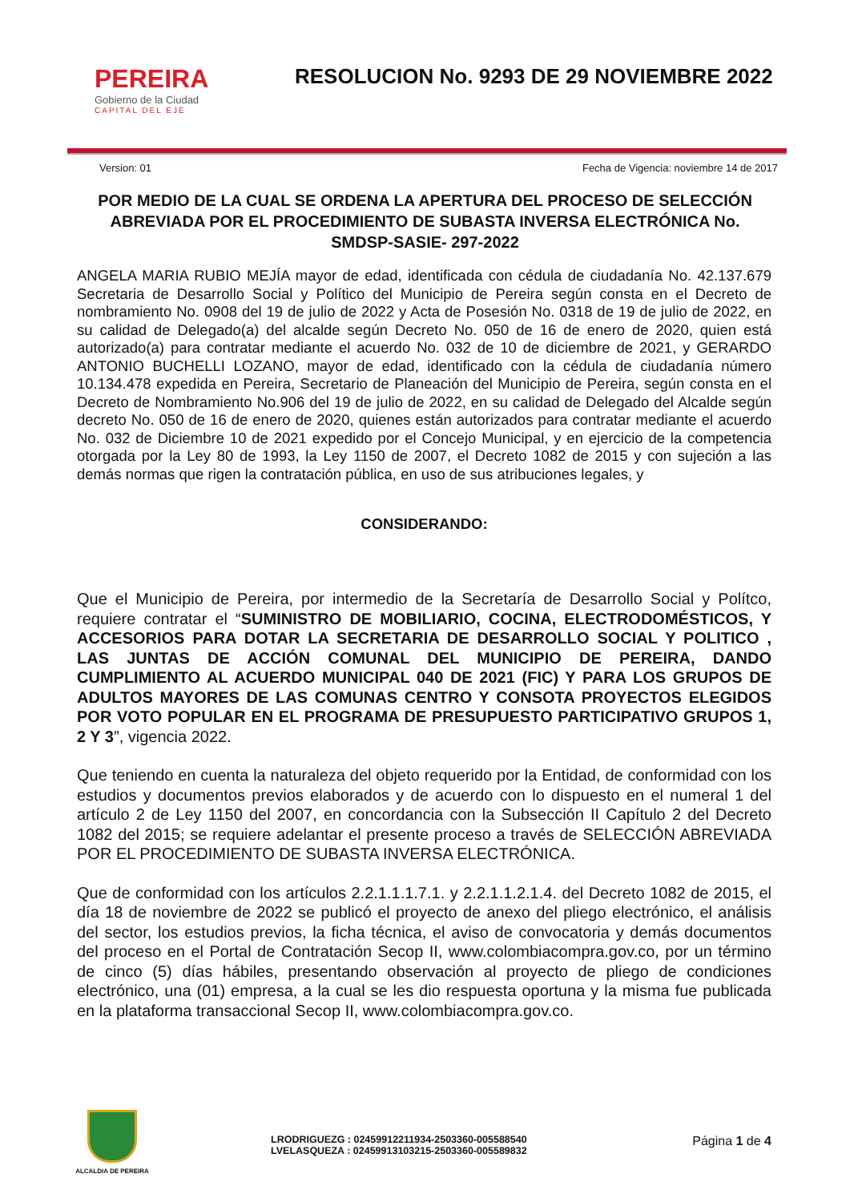PEREIRA
Gobierno de la Ciudad
CAPITAL DEL EJE
RESOLUCION No. 9293 DE 29 NOVIEMBRE 2022
Version: 01 Fecha de Vigencia: noviembre 14 de 2017
POR MEDIO DE LA CUAL SE ORDENA LA APERTURA DEL PROCESO DE SELECCIÓN ABREVIADA POR EL PROCEDIMIENTO DE SUBASTA INVERSA ELECTRÓNICA No. SMDSP-SASIE- 297-2022
ANGELA MARIA RUBIO MEJÍA mayor de edad, identificada con cédula de ciudadanía No. 42.137.679 Secretaria de Desarrollo Social y Político del Municipio de Pereira según consta en el Decreto de nombramiento No. 0908 del 19 de julio de 2022 y Acta de Posesión No. 0318 de 19 de julio de 2022, en su calidad de Delegado(a) del alcalde según Decreto No. 050 de 16 de enero de 2020, quien está autorizado(a) para contratar mediante el acuerdo No. 032 de 10 de diciembre de 2021, y GERARDO ANTONIO BUCHELLI LOZANO, mayor de edad, identificado con la cédula de ciudadanía número 10.134.478 expedida en Pereira, Secretario de Planeación del Municipio de Pereira, según consta en el Decreto de Nombramiento No.906 del 19 de julio de 2022, en su calidad de Delegado del Alcalde según decreto No. 050 de 16 de enero de 2020, quienes están autorizados para contratar mediante el acuerdo No. 032 de Diciembre 10 de 2021 expedido por el Concejo Municipal, y en ejercicio de la competencia otorgada por la Ley 80 de 1993, la Ley 1150 de 2007, el Decreto 1082 de 2015 y con sujeción a las demás normas que rigen la contratación pública, en uso de sus atribuciones legales, y
CONSIDERANDO:
Que el Municipio de Pereira, por intermedio de la Secretaría de Desarrollo Social y Polítco, requiere contratar el “SUMINISTRO DE MOBILIARIO, COCINA, ELECTRODOMÉSTICOS, Y ACCESORIOS PARA DOTAR LA SECRETARIA DE DESARROLLO SOCIAL Y POLITICO , LAS JUNTAS DE ACCIÓN COMUNAL DEL MUNICIPIO DE PEREIRA, DANDO CUMPLIMIENTO AL ACUERDO MUNICIPAL 040 DE 2021 (FIC) Y PARA LOS GRUPOS DE ADULTOS MAYORES DE LAS COMUNAS CENTRO Y CONSOTA PROYECTOS ELEGIDOS POR VOTO POPULAR EN EL PROGRAMA DE PRESUPUESTO PARTICIPATIVO GRUPOS 1, 2 Y 3”, vigencia 2022.
Que teniendo en cuenta la naturaleza del objeto requerido por la Entidad, de conformidad con los estudios y documentos previos elaborados y de acuerdo con lo dispuesto en el numeral 1 del artículo 2 de Ley 1150 del 2007, en concordancia con la Subsección II Capítulo 2 del Decreto 1082 del 2015; se requiere adelantar el presente proceso a través de SELECCIÓN ABREVIADA POR EL PROCEDIMIENTO DE SUBASTA INVERSA ELECTRÓNICA.
Que de conformidad con los artículos 2.2.1.1.1.7.1. y 2.2.1.1.2.1.4. del Decreto 1082 de 2015, el día 18 de noviembre de 2022 se publicó el proyecto de anexo del pliego electrónico, el análisis del sector, los estudios previos, la ficha técnica, el aviso de convocatoria y demás documentos del proceso en el Portal de Contratación Secop II, www.colombiacompra.gov.co, por un término de cinco (5) días hábiles, presentando observación al proyecto de pliego de condiciones electrónico, una (01) empresa, a la cual se les dio respuesta oportuna y la misma fue publicada en la plataforma transaccional Secop II, www.colombiacompra.gov.co.
ALCALDIA DE PEREIRA
LRODRIGUEZG : 02459912211934-2503360-005588540
LVELASQUEZA : 02459913103215-2503360-005589832
Página 1 de 4